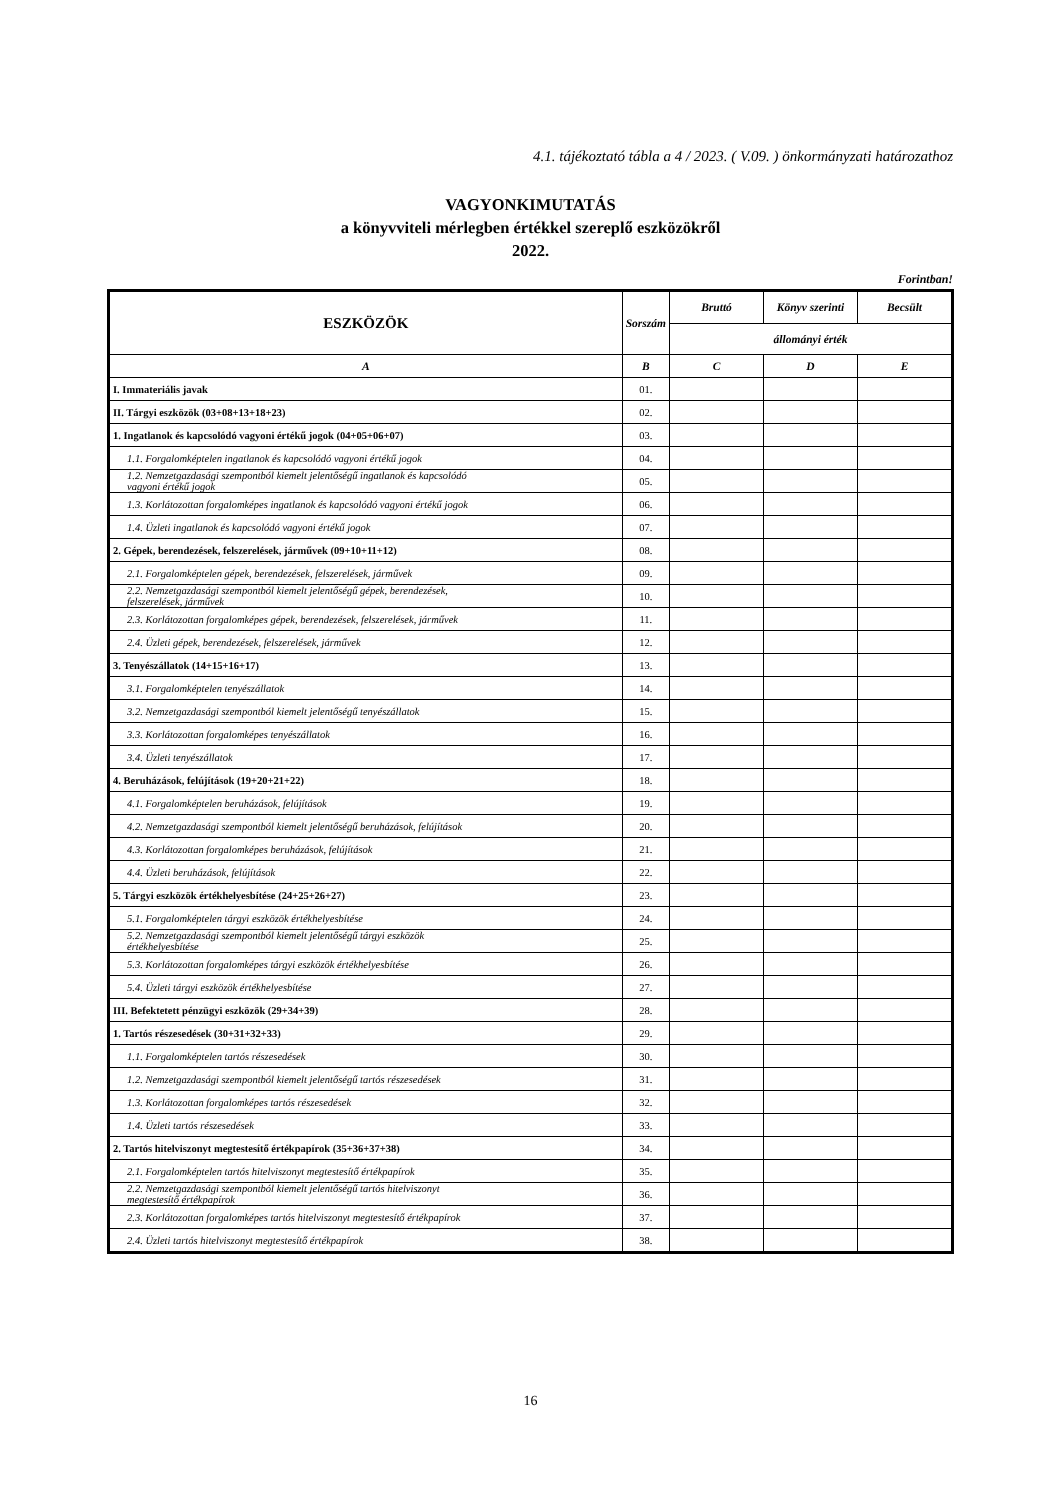4.1. tájékoztató tábla a 4 / 2023. ( V.09. ) önkormányzati határozathoz
VAGYONKIMUTATÁS
a könyvviteli mérlegben értékkel szereplő eszközökről
2022.
Forintban!
| ESZKÖZÖK | Sorszám | Bruttó | Könyv szerinti | Becsült |
| --- | --- | --- | --- | --- |
| | | állományi érték | | |
| A | B | C | D | E |
| I. Immateriális javak | 01. | | | |
| II. Tárgyi eszközök (03+08+13+18+23) | 02. | | | |
| 1. Ingatlanok és kapcsolódó vagyoni értékű jogok (04+05+06+07) | 03. | | | |
| 1.1. Forgalomképtelen ingatlanok és kapcsolódó vagyoni értékű jogok | 04. | | | |
| 1.2. Nemzetgazdasági szempontból kiemelt jelentőségű ingatlanok és kapcsolódó vagyoni értékű jogok | 05. | | | |
| 1.3. Korlátozottan forgalomképes ingatlanok és kapcsolódó vagyoni értékű jogok | 06. | | | |
| 1.4. Üzleti ingatlanok és kapcsolódó vagyoni értékű jogok | 07. | | | |
| 2. Gépek, berendezések, felszerelések, járművek (09+10+11+12) | 08. | | | |
| 2.1. Forgalomképtelen gépek, berendezések, felszerelések, járművek | 09. | | | |
| 2.2. Nemzetgazdasági szempontból kiemelt jelentőségű gépek, berendezések, felszerelések, járművek | 10. | | | |
| 2.3. Korlátozottan forgalomképes gépek, berendezések, felszerelések, járművek | 11. | | | |
| 2.4. Üzleti gépek, berendezések, felszerelések, járművek | 12. | | | |
| 3. Tenyészállatok (14+15+16+17) | 13. | | | |
| 3.1. Forgalomképtelen tenyészállatok | 14. | | | |
| 3.2. Nemzetgazdasági szempontból kiemelt jelentőségű tenyészállatok | 15. | | | |
| 3.3. Korlátozottan forgalomképes tenyészállatok | 16. | | | |
| 3.4. Üzleti tenyészállatok | 17. | | | |
| 4. Beruházások, felújítások (19+20+21+22) | 18. | | | |
| 4.1. Forgalomképtelen beruházások, felújítások | 19. | | | |
| 4.2. Nemzetgazdasági szempontból kiemelt jelentőségű beruházások, felújítások | 20. | | | |
| 4.3. Korlátozottan forgalomképes beruházások, felújítások | 21. | | | |
| 4.4. Üzleti beruházások, felújítások | 22. | | | |
| 5. Tárgyi eszközök értékhelyesbítése (24+25+26+27) | 23. | | | |
| 5.1. Forgalomképtelen tárgyi eszközök értékhelyesbítése | 24. | | | |
| 5.2. Nemzetgazdasági szempontból kiemelt jelentőségű tárgyi eszközök értékhelyesbítése | 25. | | | |
| 5.3. Korlátozottan forgalomképes tárgyi eszközök értékhelyesbítése | 26. | | | |
| 5.4. Üzleti tárgyi eszközök értékhelyesbítése | 27. | | | |
| III. Befektetett pénzügyi eszközök (29+34+39) | 28. | | | |
| 1. Tartós részesedések (30+31+32+33) | 29. | | | |
| 1.1. Forgalomképtelen tartós részesedések | 30. | | | |
| 1.2. Nemzetgazdasági szempontból kiemelt jelentőségű tartós részesedések | 31. | | | |
| 1.3. Korlátozottan forgalomképes tartós részesedések | 32. | | | |
| 1.4. Üzleti tartós részesedések | 33. | | | |
| 2. Tartós hitelviszonyt megtestesítő értékpapírok (35+36+37+38) | 34. | | | |
| 2.1. Forgalomképtelen tartós hitelviszonyt megtestesítő értékpapírok | 35. | | | |
| 2.2. Nemzetgazdasági szempontból kiemelt jelentőségű tartós hitelviszonyt megtestesítő értékpapírok | 36. | | | |
| 2.3. Korlátozottan forgalomképes tartós hitelviszonyt megtestesítő értékpapírok | 37. | | | |
| 2.4. Üzleti tartós hitelviszonyt megtestesítő értékpapírok | 38. | | | |
16